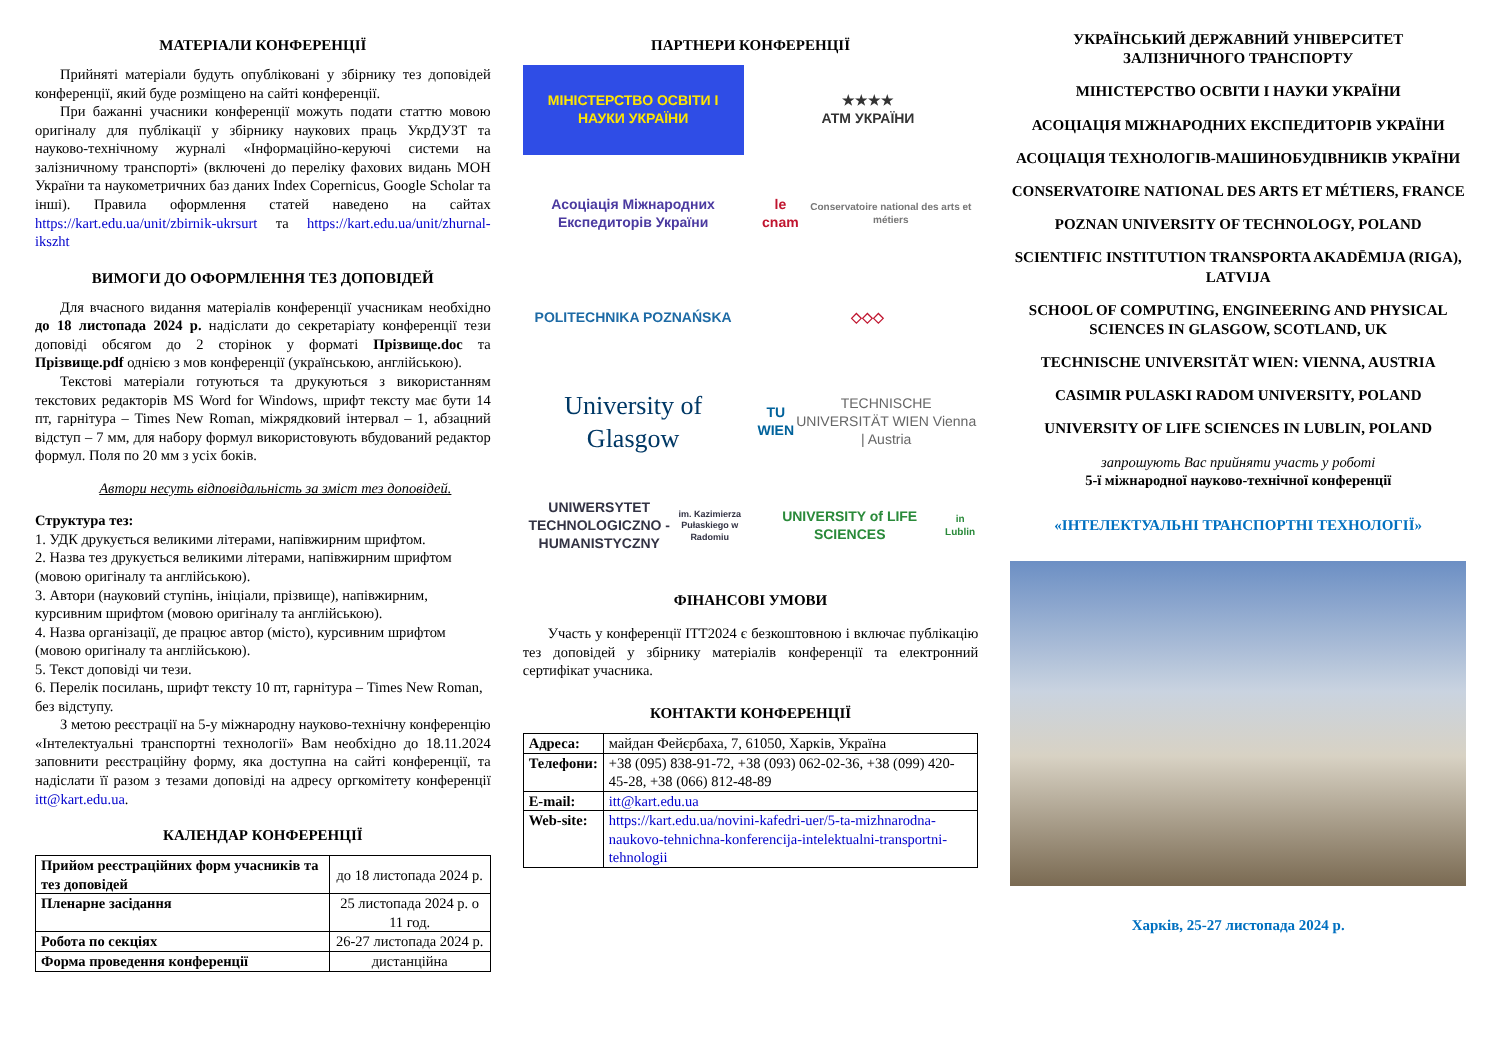МАТЕРІАЛИ КОНФЕРЕНЦІЇ
Прийняті матеріали будуть опубліковані у збірнику тез доповідей конференції, який буде розміщено на сайті конференції.
При бажанні учасники конференції можуть подати статтю мовою оригіналу для публікації у збірнику наукових праць УкрДУЗТ та науково-технічному журналі «Інформаційно-керуючі системи на залізничному транспорті» (включені до переліку фахових видань МОН України та наукометричних баз даних Index Copernicus, Google Scholar та інші). Правила оформлення статей наведено на сайтах https://kart.edu.ua/unit/zbirnik-ukrsurt та https://kart.edu.ua/unit/zhurnal-ikszht
ВИМОГИ ДО ОФОРМЛЕННЯ ТЕЗ ДОПОВІДЕЙ
Для вчасного видання матеріалів конференції учасникам необхідно до 18 листопада 2024 р. надіслати до секретаріату конференції тези доповіді обсягом до 2 сторінок у форматі Прізвище.doc та Прізвище.pdf однією з мов конференції (українською, англійською).
Текстові матеріали готуються та друкуються з використанням текстових редакторів MS Word for Windows, шрифт тексту має бути 14 пт, гарнітура – Times New Roman, міжрядковий інтервал – 1, абзацний відступ – 7 мм, для набору формул використовують вбудований редактор формул. Поля по 20 мм з усіх боків.
Автори несуть відповідальність за зміст тез доповідей.
Структура тез:
1. УДК друкується великими літерами, напівжирним шрифтом.
2. Назва тез друкується великими літерами, напівжирним шрифтом (мовою оригіналу та англійською).
3. Автори (науковий ступінь, ініціали, прізвище), напівжирним, курсивним шрифтом (мовою оригіналу та англійською).
4. Назва організації, де працює автор (місто), курсивним шрифтом (мовою оригіналу та англійською).
5. Текст доповіді чи тези.
6. Перелік посилань, шрифт тексту 10 пт, гарнітура – Times New Roman, без відступу.
З метою реєстрації на 5-у міжнародну науково-технічну конференцію «Інтелектуальні транспортні технології» Вам необхідно до 18.11.2024 заповнити реєстраційну форму, яка доступна на сайті конференції, та надіслати її разом з тезами доповіді на адресу оргкомітету конференції itt@kart.edu.ua.
КАЛЕНДАР КОНФЕРЕНЦІЇ
| Прийом реєстраційних форм учасників та тез доповідей | до 18 листопада 2024 р. |
| Пленарне засідання | 25 листопада 2024 р. о 11 год. |
| Робота по секціях | 26-27 листопада 2024 р. |
| Форма проведення конференції | дистанційна |
ПАРТНЕРИ КОНФЕРЕНЦІЇ
МІНІСТЕРСТВО ОСВІТИ І НАУКИ УКРАЇНИ
★★★★
АТМ УКРАЇНИ
Асоціація Міжнародних Експедиторів України
le cnam
Conservatoire national des arts et métiers
POLITECHNIKA POZNAŃSKA
◇◇◇
University of Glasgow
TU WIEN
TECHNISCHE UNIVERSITÄT WIEN Vienna | Austria
UNIWERSYTET TECHNOLOGICZNO -HUMANISTYCZNY
im. Kazimierza Pułaskiego w Radomiu
UNIVERSITY of LIFE SCIENCES
in Lublin
ФІНАНСОВІ УМОВИ
Участь у конференції ІТТ2024 є безкоштовною і включає публікацію тез доповідей у збірнику матеріалів конференції та електронний сертифікат учасника.
КОНТАКТИ КОНФЕРЕНЦІЇ
| Адреса: | майдан Фейєрбаха, 7, 61050, Харків, Україна |
| Телефони: | +38 (095) 838-91-72, +38 (093) 062-02-36, +38 (099) 420-45-28, +38 (066) 812-48-89 |
| E-mail: | itt@kart.edu.ua |
| Web-site: | https://kart.edu.ua/novini-kafedri-uer/5-ta-mizhnarodna-naukovo-tehnichna-konferencija-intelektualni-transportni-tehnologii |
УКРАЇНСЬКИЙ ДЕРЖАВНИЙ УНІВЕРСИТЕТ ЗАЛІЗНИЧНОГО ТРАНСПОРТУ
МІНІСТЕРСТВО ОСВІТИ І НАУКИ УКРАЇНИ
АСОЦІАЦІЯ МІЖНАРОДНИХ ЕКСПЕДИТОРІВ УКРАЇНИ
АСОЦІАЦІЯ ТЕХНОЛОГІВ-МАШИНОБУДІВНИКІВ УКРАЇНИ
CONSERVATOIRE NATIONAL DES ARTS ET MÉTIERS, FRANCE
POZNAN UNIVERSITY OF TECHNOLOGY, POLAND
SCIENTIFIC INSTITUTION TRANSPORTA AKADĒMIJA (RIGA), LATVIJA
SCHOOL OF COMPUTING, ENGINEERING AND PHYSICAL SCIENCES IN GLASGOW, SCOTLAND, UK
TECHNISCHE UNIVERSITÄT WIEN: VIENNA, AUSTRIA
CASIMIR PULASKI RADOM UNIVERSITY, POLAND
UNIVERSITY OF LIFE SCIENCES IN LUBLIN, POLAND
запрошують Вас прийняти участь у роботі
5-ї міжнародної науково-технічної конференції
«ІНТЕЛЕКТУАЛЬНІ ТРАНСПОРТНІ ТЕХНОЛОГІЇ»
Харків, 25-27 листопада 2024 р.